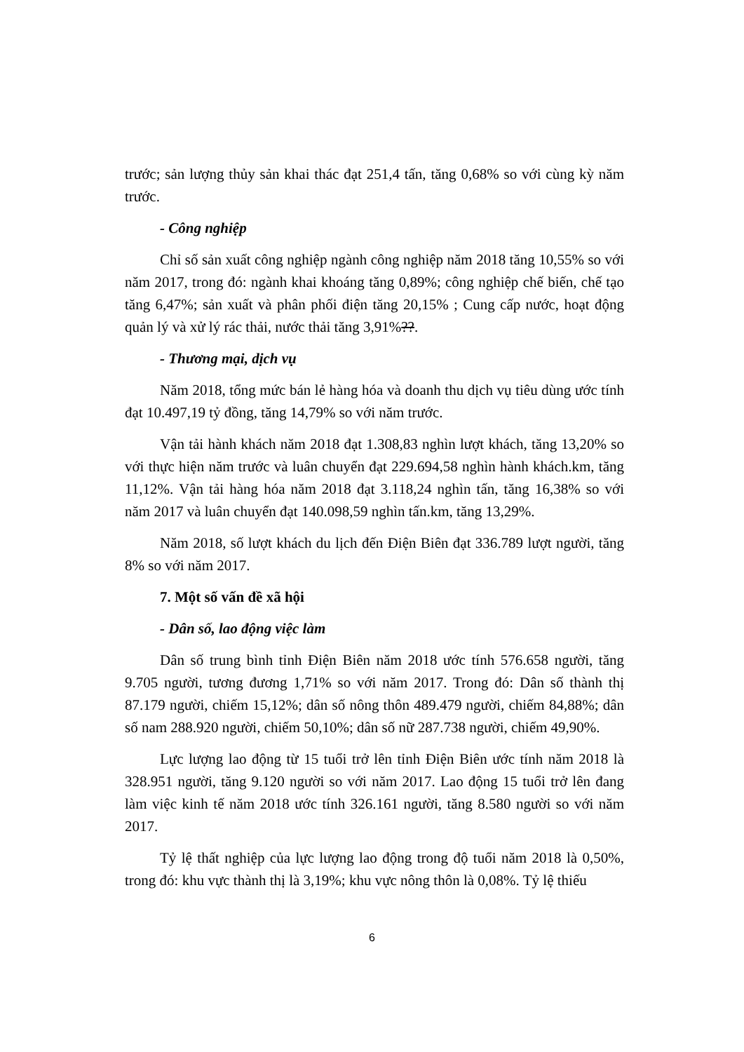trước; sản lượng thủy sản khai thác đạt 251,4 tấn, tăng 0,68% so với cùng kỳ năm trước.
- Công nghiệp
Chỉ số sản xuất công nghiệp ngành công nghiệp năm 2018 tăng 10,55% so với năm 2017, trong đó: ngành khai khoáng tăng 0,89%; công nghiệp chế biến, chế tạo tăng 6,47%; sản xuất và phân phối điện tăng 20,15% ; Cung cấp nước, hoạt động quản lý và xử lý rác thải, nước thải tăng 3,91%??.
- Thương mại, dịch vụ
Năm 2018, tổng mức bán lẻ hàng hóa và doanh thu dịch vụ tiêu dùng ước tính đạt 10.497,19 tỷ đồng, tăng 14,79% so với năm trước.
Vận tải hành khách năm 2018 đạt 1.308,83 nghìn lượt khách, tăng 13,20% so với thực hiện năm trước và luân chuyển đạt 229.694,58 nghìn hành khách.km, tăng 11,12%. Vận tải hàng hóa năm 2018 đạt 3.118,24 nghìn tấn, tăng 16,38% so với năm 2017 và luân chuyển đạt 140.098,59 nghìn tấn.km, tăng 13,29%.
Năm 2018, số lượt khách du lịch đến Điện Biên đạt 336.789 lượt người, tăng 8% so với năm 2017.
7. Một số vấn đề xã hội
- Dân số, lao động việc làm
Dân số trung bình tỉnh Điện Biên năm 2018 ước tính 576.658 người, tăng 9.705 người, tương đương 1,71% so với năm 2017. Trong đó: Dân số thành thị 87.179 người, chiếm 15,12%; dân số nông thôn 489.479 người, chiếm 84,88%; dân số nam 288.920 người, chiếm 50,10%; dân số nữ 287.738 người, chiếm 49,90%.
Lực lượng lao động từ 15 tuổi trở lên tỉnh Điện Biên ước tính năm 2018 là 328.951 người, tăng 9.120 người so với năm 2017. Lao động 15 tuổi trở lên đang làm việc kinh tế năm 2018 ước tính 326.161 người, tăng 8.580 người so với năm 2017.
Tỷ lệ thất nghiệp của lực lượng lao động trong độ tuổi năm 2018 là 0,50%, trong đó: khu vực thành thị là 3,19%; khu vực nông thôn là 0,08%. Tỷ lệ thiếu
6